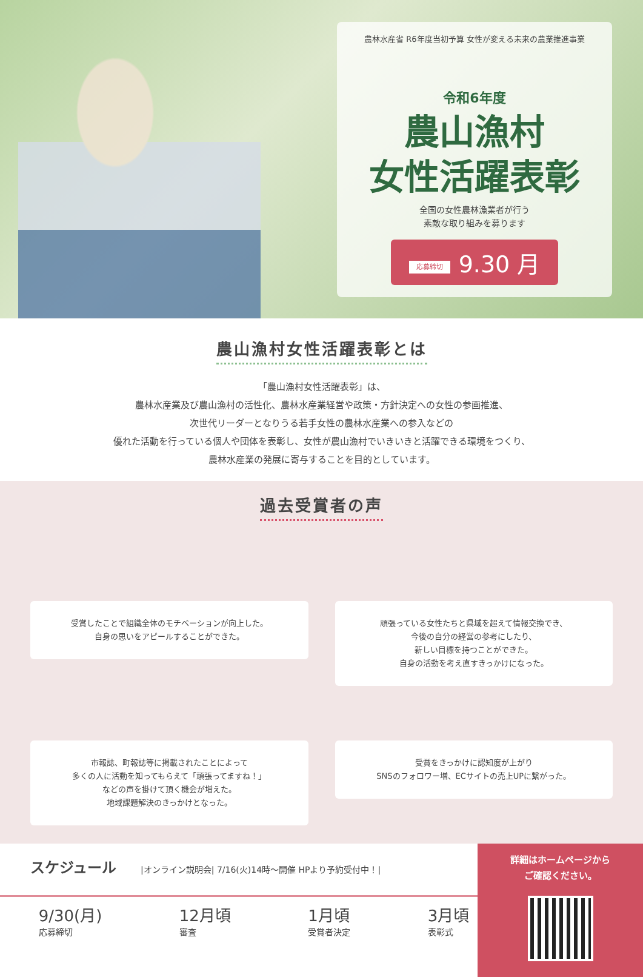農林水産省 R6年度当初予算 女性が変える未来の農業推進事業
令和6年度
農山漁村
女性活躍表彰
全国の女性農林漁業者が行う
素敵な取り組みを募ります
応募締切 9.30 月
農山漁村女性活躍表彰とは
「農山漁村女性活躍表彰」は、
農林水産業及び農山漁村の活性化、農林水産業経営や政策・方針決定への女性の参画推進、
次世代リーダーとなりうる若手女性の農林水産業への参入などの
優れた活動を行っている個人や団体を表彰し、女性が農山漁村でいきいきと活躍できる環境をつくり、
農林水産業の発展に寄与することを目的としています。
過去受賞者の声
受賞したことで組織全体のモチベーションが向上した。
自身の思いをアピールすることができた。
頑張っている女性たちと県域を超えて情報交換でき、
今後の自分の経営の参考にしたり、
新しい目標を持つことができた。
自身の活動を考え直すきっかけになった。
市報誌、町報誌等に掲載されたことによって
多くの人に活動を知ってもらえて「頑張ってますね！」
などの声を掛けて頂く機会が増えた。
地域課題解決のきっかけとなった。
受賞をきっかけに認知度が上がり
SNSのフォロワー増、ECサイトの売上UPに繋がった。
スケジュール |オンライン説明会| 7/16(火)14時〜開催 HPより予約受付中！|
9/30(月)
応募締切
12月頃
審査
1月頃
受賞者決定
3月頃
表彰式
詳細はホームページから
ご確認ください。